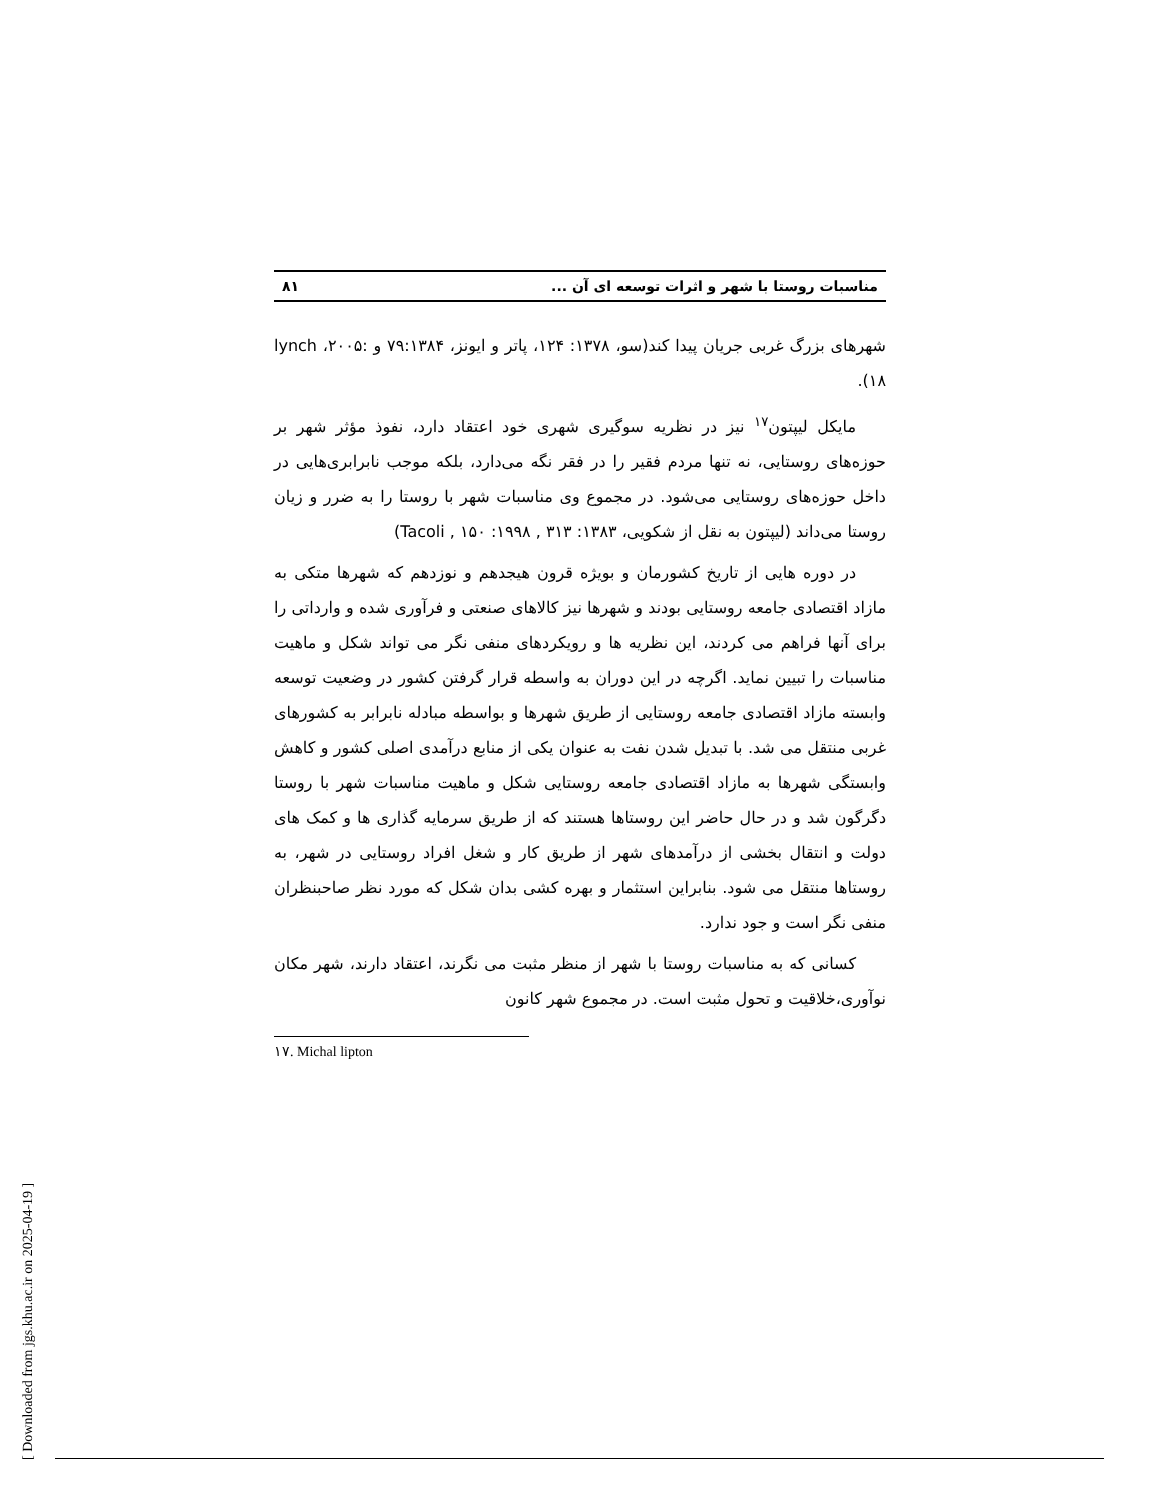مناسبات روستا با شهر و اثرات توسعه ای آن ... ۸۱
شهرهای بزرگ غربی جریان پیدا کند(سو، ۱۳۷۸: ۱۲۴، پاتر و ایونز، ۷۹:۱۳۸۴ و lynch ،۲۰۰۵: ۱۸).
مایکل لیپتون<sup>۱۷</sup> نیز در نظریه سوگیری شهری خود اعتقاد دارد، نفوذ مؤثر شهر بر حوزه‌های روستایی، نه تنها مردم فقیر را در فقر نگه می‌دارد، بلکه موجب نابرابری‌هایی در داخل حوزه‌های روستایی می‌شود. در مجموع وی مناسبات شهر با روستا را به ضرر و زیان روستا می‌داند (لیپتون به نقل از شکویی، ۱۳۸۳: ۳۱۳ , ۱۹۹۸: ۱۵۰ , Tacoli)
در دوره هایی از تاریخ کشورمان و بویژه قرون هیجدهم و نوزدهم که شهرها متکی به مازاد اقتصادی جامعه روستایی بودند و شهرها نیز کالاهای صنعتی و فرآوری شده و وارداتی را برای آنها فراهم می کردند، این نظریه ها و رویکردهای منفی نگر می تواند شکل و ماهیت مناسبات را تبیین نماید. اگرچه در این دوران به واسطه قرار گرفتن کشور در وضعیت توسعه وابسته مازاد اقتصادی جامعه روستایی از طریق شهرها و بواسطه مبادله نابرابر به کشورهای غربی منتقل می شد. با تبدیل شدن نفت به عنوان یکی از منابع درآمدی اصلی کشور و کاهش وابستگی شهرها به مازاد اقتصادی جامعه روستایی شکل و ماهیت مناسبات شهر با روستا دگرگون شد و در حال حاضر این روستاها هستند که از طریق سرمایه گذاری ها و کمک های دولت و انتقال بخشی از درآمدهای شهر از طریق کار و شغل افراد روستایی در شهر، به روستاها منتقل می شود. بنابراین استثمار و بهره کشی بدان شکل که مورد نظر صاحبنظران منفی نگر است و جود ندارد.
کسانی که به مناسبات روستا با شهر از منظر مثبت می نگرند، اعتقاد دارند، شهر مکان نوآوری،خلاقیت و تحول مثبت است. در مجموع شهر کانون
۱۷. Michal lipton
[ Downloaded from jgs.khu.ac.ir on 2025-04-19 ]